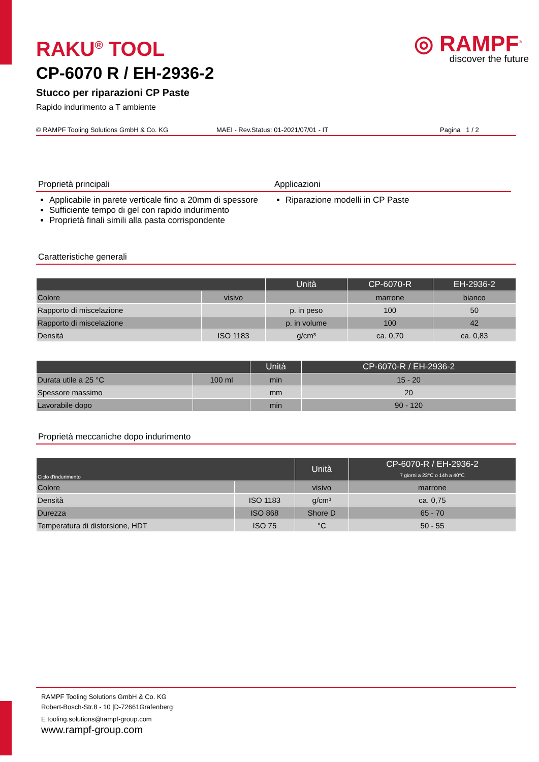◎ RAMPF<sup>®</sup>
discover the future
RAKU<sup>®</sup> TOOL
CP-6070 R / EH-2936-2
Stucco per riparazioni CP Paste
Rapido indurimento a T ambiente
© RAMPF Tooling Solutions GmbH & Co. KG MAEI - Rev.Status: 01-2021/07/01 - IT Pagina 1 / 2
Proprietà principali
Applicabile in parete verticale fino a 20mm di spessore
Sufficiente tempo di gel con rapido indurimento
Proprietà finali simili alla pasta corrispondente
Applicazioni
Riparazione modelli in CP Paste
Caratteristiche generali
| | | Unità | CP-6070-R | EH-2936-2 |
| --- | --- | --- | --- | --- |
| Colore | visivo | | marrone | bianco |
| Rapporto di miscelazione | | p. in peso | 100 | 50 |
| Rapporto di miscelazione | | p. in volume | 100 | 42 |
| Densità | ISO 1183 | g/cm³ | ca. 0,70 | ca. 0,83 |
| | | Unità | CP-6070-R / EH-2936-2 |
| --- | --- | --- | --- |
| Durata utile a 25 °C | 100 ml | min | 15 - 20 |
| Spessore massimo | | mm | 20 |
| Lavorabile dopo | | min | 90 - 120 |
Proprietà meccaniche dopo indurimento
| Ciclo d'indurimento | | Unità | CP-6070-R / EH-2936-2 7 giorni a 23°C o 14h a 40°C |
| --- | --- | --- | --- |
| Colore | | visivo | marrone |
| Densità | ISO 1183 | g/cm³ | ca. 0,75 |
| Durezza | ISO 868 | Shore D | 65 - 70 |
| Temperatura di distorsione, HDT | ISO 75 | °C | 50 - 55 |
RAMPF Tooling Solutions GmbH & Co. KG
Robert-Bosch-Str.8 - 10 |D-72661Grafenberg
E tooling.solutions@rampf-group.com
www.rampf-group.com